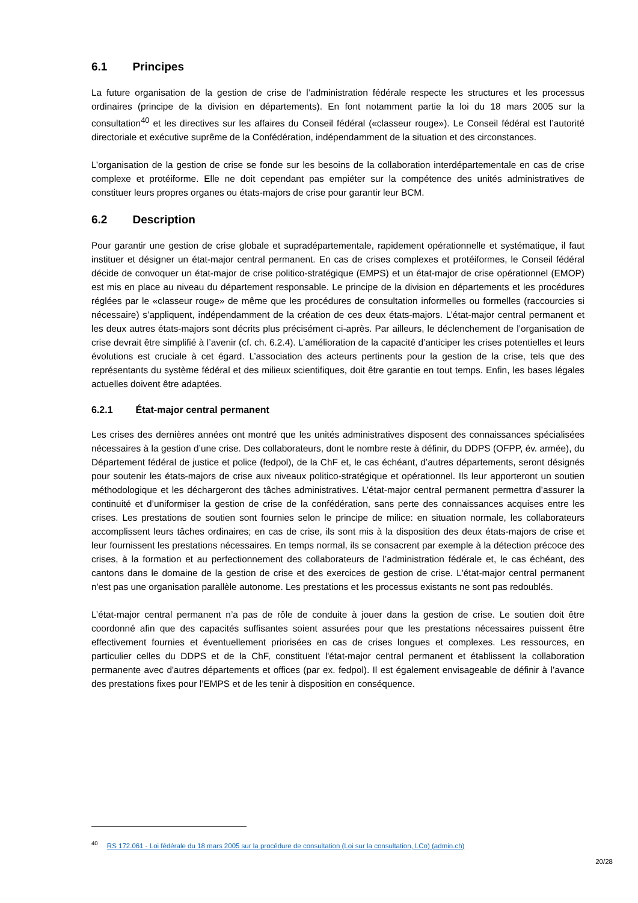6.1 Principes
La future organisation de la gestion de crise de l’administration fédérale respecte les structures et les processus ordinaires (principe de la division en départements). En font notamment partie la loi du 18 mars 2005 sur la consultation<sup>40</sup> et les directives sur les affaires du Conseil fédéral («classeur rouge»). Le Conseil fédéral est l’autorité directoriale et exécutive suprême de la Confédération, indépendamment de la situation et des circonstances.
L’organisation de la gestion de crise se fonde sur les besoins de la collaboration interdépartementale en cas de crise complexe et protéiforme. Elle ne doit cependant pas empiéter sur la compétence des unités administratives de constituer leurs propres organes ou états-majors de crise pour garantir leur BCM.
6.2 Description
Pour garantir une gestion de crise globale et supradépartementale, rapidement opérationnelle et systématique, il faut instituer et désigner un état-major central permanent. En cas de crises complexes et protéiformes, le Conseil fédéral décide de convoquer un état-major de crise politico-stratégique (EMPS) et un état-major de crise opérationnel (EMOP) est mis en place au niveau du département responsable. Le principe de la division en départements et les procédures réglées par le «classeur rouge» de même que les procédures de consultation informelles ou formelles (raccourcies si nécessaire) s’appliquent, indépendamment de la création de ces deux états-majors. L’état-major central permanent et les deux autres états-majors sont décrits plus précisément ci-après. Par ailleurs, le déclenchement de l’organisation de crise devrait être simplifié à l’avenir (cf. ch. 6.2.4). L’amélioration de la capacité d’anticiper les crises potentielles et leurs évolutions est cruciale à cet égard. L’association des acteurs pertinents pour la gestion de la crise, tels que des représentants du système fédéral et des milieux scientifiques, doit être garantie en tout temps. Enfin, les bases légales actuelles doivent être adaptées.
6.2.1 État-major central permanent
Les crises des dernières années ont montré que les unités administratives disposent des connaissances spécialisées nécessaires à la gestion d’une crise. Des collaborateurs, dont le nombre reste à définir, du DDPS (OFPP, év. armée), du Département fédéral de justice et police (fedpol), de la ChF et, le cas échéant, d’autres départements, seront désignés pour soutenir les états-majors de crise aux niveaux politico-stratégique et opérationnel. Ils leur apporteront un soutien méthodologique et les déchargeront des tâches administratives. L’état-major central permanent permettra d’assurer la continuité et d’uniformiser la gestion de crise de la confédération, sans perte des connaissances acquises entre les crises. Les prestations de soutien sont fournies selon le principe de milice: en situation normale, les collaborateurs accomplissent leurs tâches ordinaires; en cas de crise, ils sont mis à la disposition des deux états-majors de crise et leur fournissent les prestations nécessaires. En temps normal, ils se consacrent par exemple à la détection précoce des crises, à la formation et au perfectionnement des collaborateurs de l’administration fédérale et, le cas échéant, des cantons dans le domaine de la gestion de crise et des exercices de gestion de crise. L'état-major central permanent n'est pas une organisation parallèle autonome. Les prestations et les processus existants ne sont pas redoublés.
L’état-major central permanent n’a pas de rôle de conduite à jouer dans la gestion de crise. Le soutien doit être coordonné afin que des capacités suffisantes soient assurées pour que les prestations nécessaires puissent être effectivement fournies et éventuellement priorisées en cas de crises longues et complexes. Les ressources, en particulier celles du DDPS et de la ChF, constituent l'état-major central permanent et établissent la collaboration permanente avec d'autres départements et offices (par ex. fedpol). Il est également envisageable de définir à l’avance des prestations fixes pour l’EMPS et de les tenir à disposition en conséquence.
<sup>40</sup> RS 172.061 - Loi fédérale du 18 mars 2005 sur la procédure de consultation (Loi sur la consultation, LCo) (admin.ch)
20/28